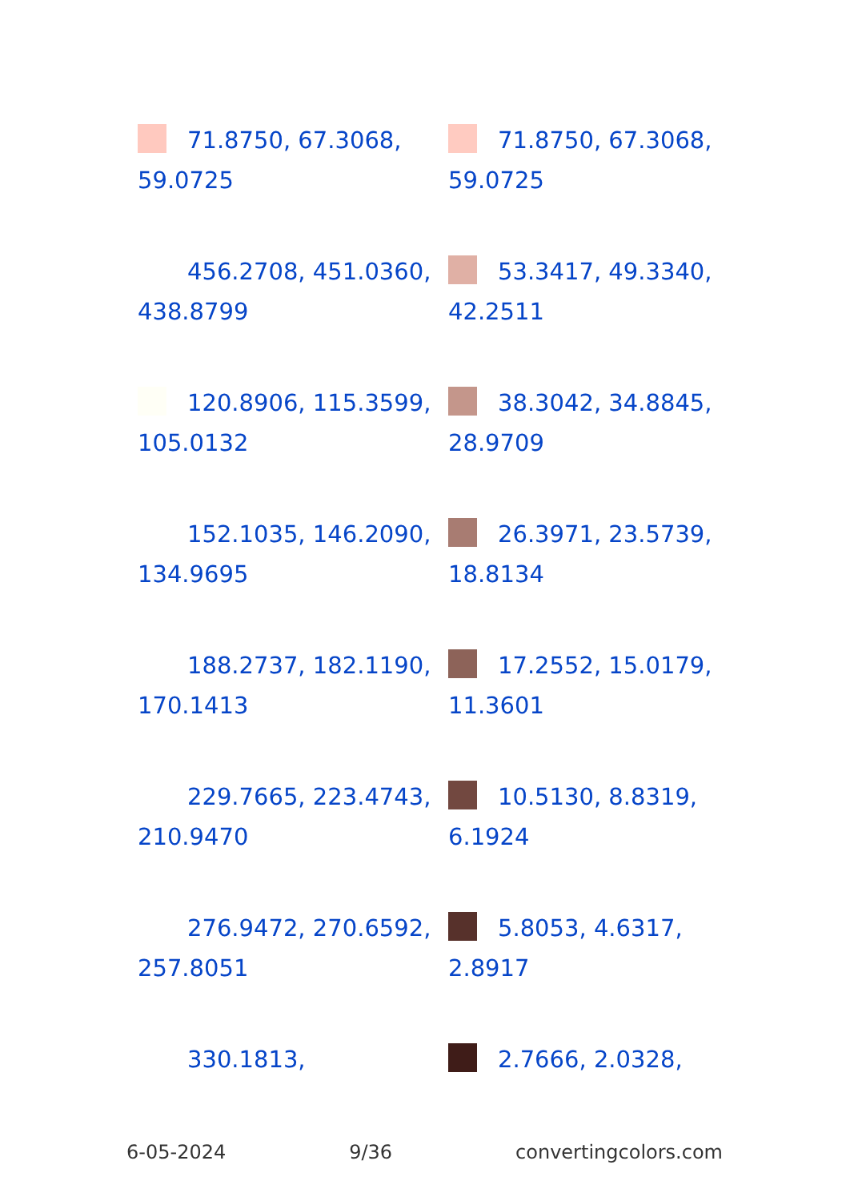71.8750, 67.3068, 59.0725
71.8750, 67.3068, 59.0725
456.2708, 451.0360, 438.8799
53.3417, 49.3340, 42.2511
120.8906, 115.3599, 105.0132
38.3042, 34.8845, 28.9709
152.1035, 146.2090, 134.9695
26.3971, 23.5739, 18.8134
188.2737, 182.1190, 170.1413
17.2552, 15.0179, 11.3601
229.7665, 223.4743, 210.9470
10.5130, 8.8319, 6.1924
276.9472, 270.6592, 257.8051
5.8053, 4.6317, 2.8917
330.1813,
2.7666, 2.0328,
6-05-2024 9/36 convertingcolors.com